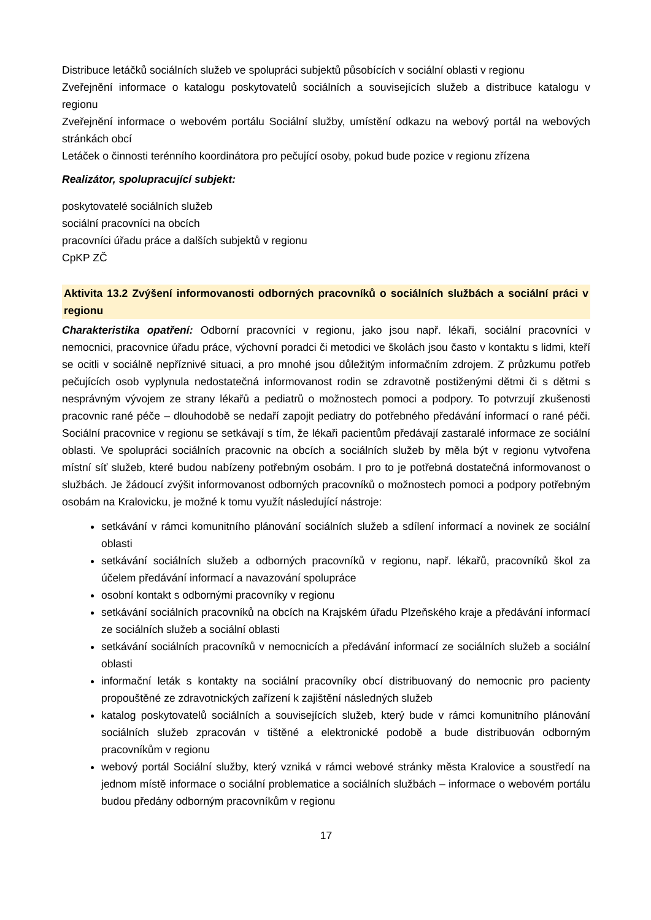Distribuce letáčků sociálních služeb ve spolupráci subjektů působících v sociální oblasti v regionu
Zveřejnění informace o katalogu poskytovatelů sociálních a souvisejících služeb a distribuce katalogu v regionu
Zveřejnění informace o webovém portálu Sociální služby, umístění odkazu na webový portál na webových stránkách obcí
Letáček o činnosti terénního koordinátora pro pečující osoby, pokud bude pozice v regionu zřízena
Realizátor, spolupracující subjekt:
poskytovatelé sociálních služeb
sociální pracovníci na obcích
pracovníci úřadu práce a dalších subjektů v regionu
CpKP ZČ
Aktivita 13.2 Zvýšení informovanosti odborných pracovníků o sociálních službách a sociální práci v regionu
Charakteristika opatření: Odborní pracovníci v regionu, jako jsou např. lékaři, sociální pracovníci v nemocnici, pracovnice úřadu práce, výchovní poradci či metodici ve školách jsou často v kontaktu s lidmi, kteří se ocitli v sociálně nepříznivé situaci, a pro mnohé jsou důležitým informačním zdrojem. Z průzkumu potřeb pečujících osob vyplynula nedostatečná informovanost rodin se zdravotně postiženými dětmi či s dětmi s nesprávným vývojem ze strany lékařů a pediatrů o možnostech pomoci a podpory. To potvrzují zkušenosti pracovnic rané péče – dlouhodobě se nedaří zapojit pediatry do potřebného předávání informací o rané péči. Sociální pracovnice v regionu se setkávají s tím, že lékaři pacientům předávají zastaralé informace ze sociální oblasti. Ve spolupráci sociálních pracovnic na obcích a sociálních služeb by měla být v regionu vytvořena místní síť služeb, které budou nabízeny potřebným osobám. I pro to je potřebná dostatečná informovanost o službách. Je žádoucí zvýšit informovanost odborných pracovníků o možnostech pomoci a podpory potřebným osobám na Kralovicku, je možné k tomu využít následující nástroje:
setkávání v rámci komunitního plánování sociálních služeb a sdílení informací a novinek ze sociální oblasti
setkávání sociálních služeb a odborných pracovníků v regionu, např. lékařů, pracovníků škol za účelem předávání informací a navazování spolupráce
osobní kontakt s odbornými pracovníky v regionu
setkávání sociálních pracovníků na obcích na Krajském úřadu Plzeňského kraje a předávání informací ze sociálních služeb a sociální oblasti
setkávání sociálních pracovníků v nemocnicích a předávání informací ze sociálních služeb a sociální oblasti
informační leták s kontakty na sociální pracovníky obcí distribuovaný do nemocnic pro pacienty propouštěné ze zdravotnických zařízení k zajištění následných služeb
katalog poskytovatelů sociálních a souvisejících služeb, který bude v rámci komunitního plánování sociálních služeb zpracován v tištěné a elektronické podobě a bude distribuován odborným pracovníkům v regionu
webový portál Sociální služby, který vzniká v rámci webové stránky města Kralovice a soustředí na jednom místě informace o sociální problematice a sociálních službách – informace o webovém portálu budou předány odborným pracovníkům v regionu
17